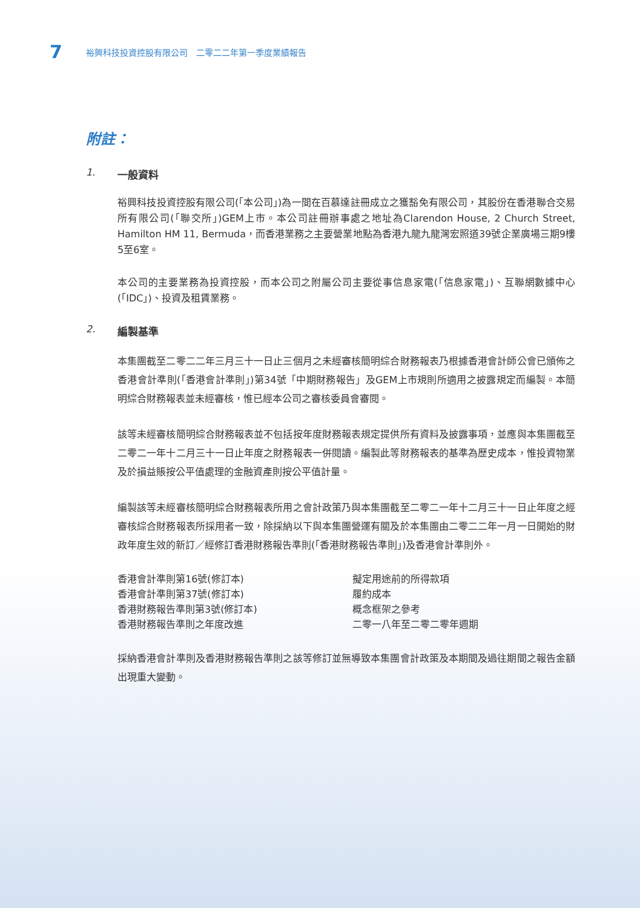7 裕興科技投資控股有限公司　二零二二年第一季度業績報告
附註：
1. 一般資料
裕興科技投資控股有限公司(「本公司」)為一間在百慕達註冊成立之獲豁免有限公司，其股份在香港聯合交易所有限公司(「聯交所」)GEM上市。本公司註冊辦事處之地址為Clarendon House, 2 Church Street, Hamilton HM 11, Bermuda，而香港業務之主要營業地點為香港九龍九龍灣宏照道39號企業廣場三期9樓5至6室。
本公司的主要業務為投資控股，而本公司之附屬公司主要從事信息家電(「信息家電」)、互聯網數據中心(「IDC」)、投資及租賃業務。
2. 編製基準
本集團截至二零二二年三月三十一日止三個月之未經審核簡明綜合財務報表乃根據香港會計師公會已頒佈之香港會計準則(「香港會計準則」)第34號「中期財務報告」及GEM上市規則所適用之披露規定而編製。本簡明綜合財務報表並未經審核，惟已經本公司之審核委員會審閱。
該等未經審核簡明綜合財務報表並不包括按年度財務報表規定提供所有資料及披露事項，並應與本集團截至二零二一年十二月三十一日止年度之財務報表一併閱讀。編製此等財務報表的基準為歷史成本，惟投資物業及於損益賬按公平值處理的金融資產則按公平值計量。
編製該等未經審核簡明綜合財務報表所用之會計政策乃與本集團截至二零二一年十二月三十一日止年度之經審核綜合財務報表所採用者一致，除採納以下與本集團營運有關及於本集團由二零二二年一月一日開始的財政年度生效的新訂／經修訂香港財務報告準則(「香港財務報告準則」)及香港會計準則外。
| 香港會計準則第16號(修訂本) | 擬定用途前的所得款項 |
| 香港會計準則第37號(修訂本) | 履約成本 |
| 香港財務報告準則第3號(修訂本) | 概念框架之參考 |
| 香港財務報告準則之年度改進 | 二零一八年至二零二零年週期 |
採納香港會計準則及香港財務報告準則之該等修訂並無導致本集團會計政策及本期間及過往期間之報告金額出現重大變動。